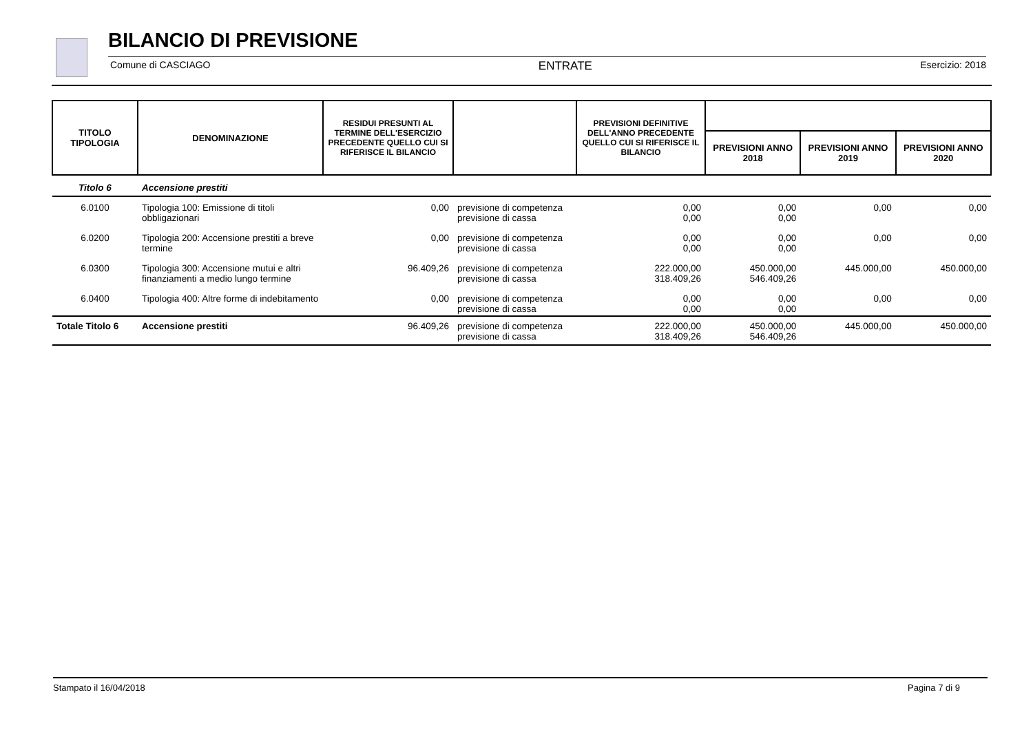BILANCIO DI PREVISIONE
Comune di CASCIAGO ENTRATE Esercizio: 2018
| TITOLO TIPOLOGIA | DENOMINAZIONE | RESIDUI PRESUNTI AL TERMINE DELL'ESERCIZIO PRECEDENTE QUELLO CUI SI RIFERISCE IL BILANCIO | | PREVISIONI DEFINITIVE DELL'ANNO PRECEDENTE QUELLO CUI SI RIFERISCE IL BILANCIO | | | |
| --- | --- | --- | --- | --- | --- | --- | --- |
| | | | | | PREVISIONI ANNO 2018 | PREVISIONI ANNO 2019 | PREVISIONI ANNO 2020 |
| Titolo 6 | Accensione prestiti | | | | | | |
| 6.0100 | Tipologia 100: Emissione di titoli obbligazionari | 0,00 | previsione di competenza previsione di cassa | 0,00 0,00 | 0,00 0,00 | 0,00 | 0,00 |
| 6.0200 | Tipologia 200: Accensione prestiti a breve termine | 0,00 | previsione di competenza previsione di cassa | 0,00 0,00 | 0,00 0,00 | 0,00 | 0,00 |
| 6.0300 | Tipologia 300: Accensione mutui e altri finanziamenti a medio lungo termine | 96.409,26 | previsione di competenza previsione di cassa | 222.000,00 318.409,26 | 450.000,00 546.409,26 | 445.000,00 | 450.000,00 |
| 6.0400 | Tipologia 400: Altre forme di indebitamento | 0,00 | previsione di competenza previsione di cassa | 0,00 0,00 | 0,00 0,00 | 0,00 | 0,00 |
| Totale Titolo 6 | Accensione prestiti | 96.409,26 | previsione di competenza previsione di cassa | 222.000,00 318.409,26 | 450.000,00 546.409,26 | 445.000,00 | 450.000,00 |
Stampato il 16/04/2018 Pagina 7 di 9